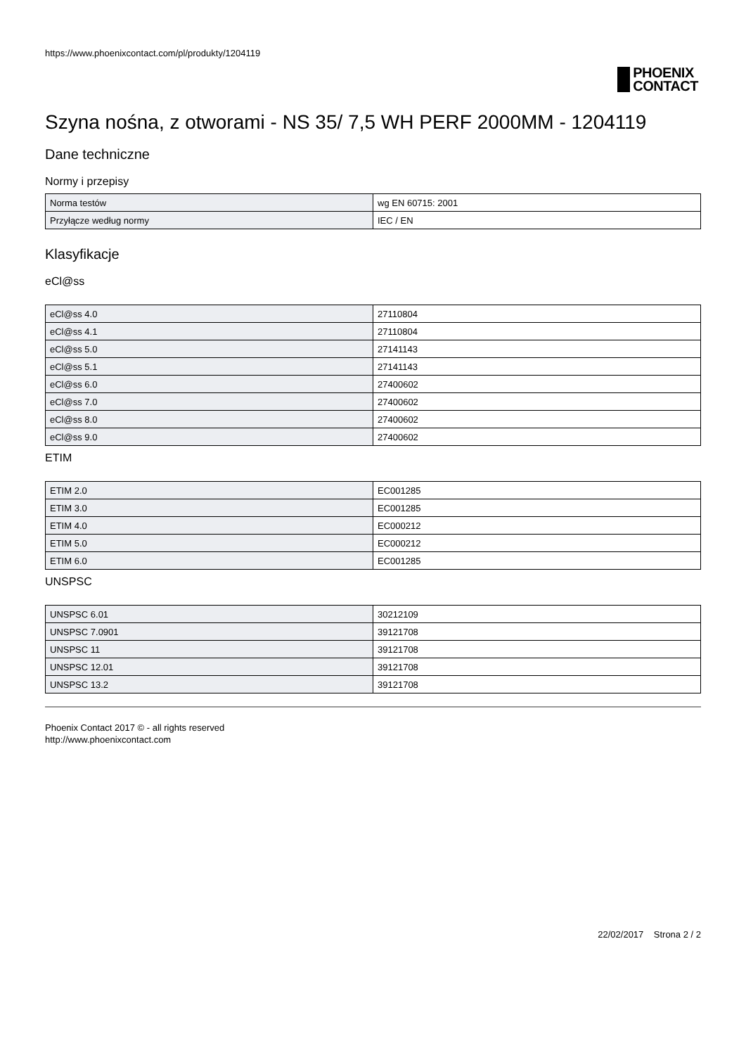https://www.phoenixcontact.com/pl/produkty/1204119
PHOENIX
CONTACT
Szyna nośna, z otworami - NS 35/ 7,5 WH PERF 2000MM - 1204119
Dane techniczne
Normy i przepisy
| Norma testów | wg EN 60715: 2001 |
| Przyłącze według normy | IEC / EN |
Klasyfikacje
eCl@ss
| eCl@ss 4.0 | 27110804 |
| eCl@ss 4.1 | 27110804 |
| eCl@ss 5.0 | 27141143 |
| eCl@ss 5.1 | 27141143 |
| eCl@ss 6.0 | 27400602 |
| eCl@ss 7.0 | 27400602 |
| eCl@ss 8.0 | 27400602 |
| eCl@ss 9.0 | 27400602 |
ETIM
| ETIM 2.0 | EC001285 |
| ETIM 3.0 | EC001285 |
| ETIM 4.0 | EC000212 |
| ETIM 5.0 | EC000212 |
| ETIM 6.0 | EC001285 |
UNSPSC
| UNSPSC 6.01 | 30212109 |
| UNSPSC 7.0901 | 39121708 |
| UNSPSC 11 | 39121708 |
| UNSPSC 12.01 | 39121708 |
| UNSPSC 13.2 | 39121708 |
Phoenix Contact 2017 © - all rights reserved
http://www.phoenixcontact.com
22/02/2017 Strona 2 / 2